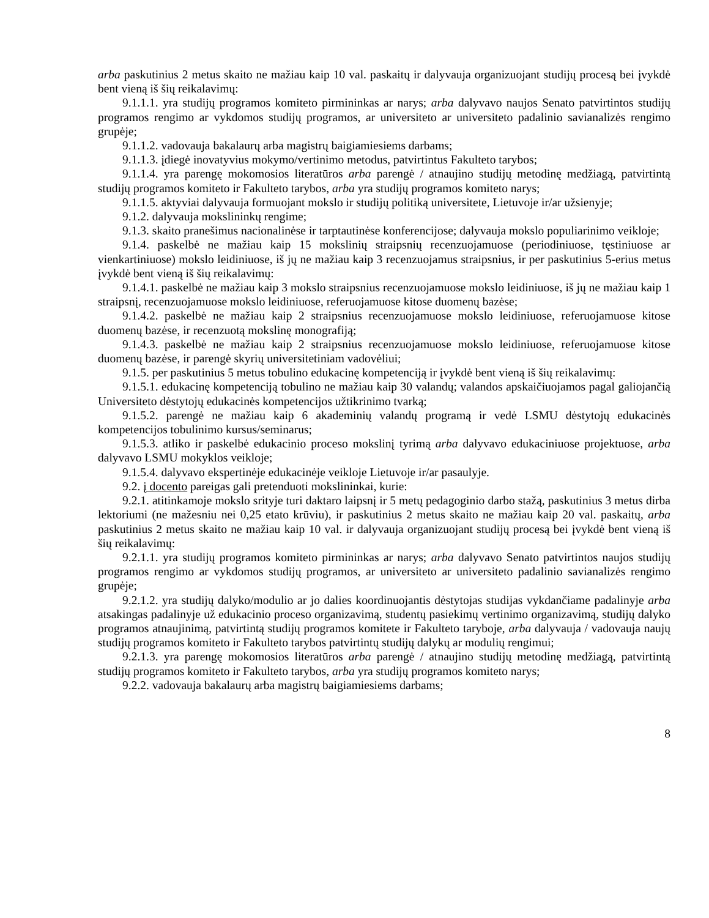arba paskutinius 2 metus skaito ne mažiau kaip 10 val. paskaitų ir dalyvauja organizuojant studijų procesą bei įvykdė bent vieną iš šių reikalavimų:
9.1.1.1. yra studijų programos komiteto pirmininkas ar narys; arba dalyvavo naujos Senato patvirtintos studijų programos rengimo ar vykdomos studijų programos, ar universiteto ar universiteto padalinio savianalizės rengimo grupėje;
9.1.1.2. vadovauja bakalaurų arba magistrų baigiamiesiems darbams;
9.1.1.3. įdiegė inovatyvius mokymo/vertinimo metodus, patvirtintus Fakulteto tarybos;
9.1.1.4. yra parengę mokomosios literatūros arba parengė / atnaujino studijų metodinę medžiagą, patvirtintą studijų programos komiteto ir Fakulteto tarybos, arba yra studijų programos komiteto narys;
9.1.1.5. aktyviai dalyvauja formuojant mokslo ir studijų politiką universitete, Lietuvoje ir/ar užsienyje;
9.1.2. dalyvauja mokslininkų rengime;
9.1.3. skaito pranešimus nacionalinėse ir tarptautinėse konferencijose; dalyvauja mokslo populiarinimo veikloje;
9.1.4. paskelbė ne mažiau kaip 15 mokslinių straipsnių recenzuojamuose (periodiniuose, tęstiniuose ar vienkartiniuose) mokslo leidiniuose, iš jų ne mažiau kaip 3 recenzuojamus straipsnius, ir per paskutinius 5-erius metus įvykdė bent vieną iš šių reikalavimų:
9.1.4.1. paskelbė ne mažiau kaip 3 mokslo straipsnius recenzuojamuose mokslo leidiniuose, iš jų ne mažiau kaip 1 straipsnį, recenzuojamuose mokslo leidiniuose, referuojamuose kitose duomenų bazėse;
9.1.4.2. paskelbė ne mažiau kaip 2 straipsnius recenzuojamuose mokslo leidiniuose, referuojamuose kitose duomenų bazėse, ir recenzuotą mokslinę monografiją;
9.1.4.3. paskelbė ne mažiau kaip 2 straipsnius recenzuojamuose mokslo leidiniuose, referuojamuose kitose duomenų bazėse, ir parengė skyrių universitetiniam vadovėliui;
9.1.5. per paskutinius 5 metus tobulino edukacinę kompetenciją ir įvykdė bent vieną iš šių reikalavimų:
9.1.5.1. edukacinę kompetenciją tobulino ne mažiau kaip 30 valandų; valandos apskaičiuojamos pagal galiojančią Universiteto dėstytojų edukacinės kompetencijos užtikrinimo tvarką;
9.1.5.2. parengė ne mažiau kaip 6 akademinių valandų programą ir vedė LSMU dėstytojų edukacinės kompetencijos tobulinimo kursus/seminarus;
9.1.5.3. atliko ir paskelbė edukacinio proceso mokslinį tyrimą arba dalyvavo edukaciniuose projektuose, arba dalyvavo LSMU mokyklos veikloje;
9.1.5.4. dalyvavo ekspertinėje edukacinėje veikloje Lietuvoje ir/ar pasaulyje.
9.2. į docento pareigas gali pretenduoti mokslininkai, kurie:
9.2.1. atitinkamoje mokslo srityje turi daktaro laipsnį ir 5 metų pedagoginio darbo stažą, paskutinius 3 metus dirba lektoriumi (ne mažesniu nei 0,25 etato krūviu), ir paskutinius 2 metus skaito ne mažiau kaip 20 val. paskaitų, arba paskutinius 2 metus skaito ne mažiau kaip 10 val. ir dalyvauja organizuojant studijų procesą bei įvykdė bent vieną iš šių reikalavimų:
9.2.1.1. yra studijų programos komiteto pirmininkas ar narys; arba dalyvavo Senato patvirtintos naujos studijų programos rengimo ar vykdomos studijų programos, ar universiteto ar universiteto padalinio savianalizės rengimo grupėje;
9.2.1.2. yra studijų dalyko/modulio ar jo dalies koordinuojantis dėstytojas studijas vykdančiame padalinyje arba atsakingas padalinyje už edukacinio proceso organizavimą, studentų pasiekimų vertinimo organizavimą, studijų dalyko programos atnaujinimą, patvirtintą studijų programos komitete ir Fakulteto taryboje, arba dalyvauja / vadovauja naujų studijų programos komiteto ir Fakulteto tarybos patvirtintų studijų dalykų ar modulių rengimui;
9.2.1.3. yra parengę mokomosios literatūros arba parengė / atnaujino studijų metodinę medžiagą, patvirtintą studijų programos komiteto ir Fakulteto tarybos, arba yra studijų programos komiteto narys;
9.2.2. vadovauja bakalaurų arba magistrų baigiamiesiems darbams;
8